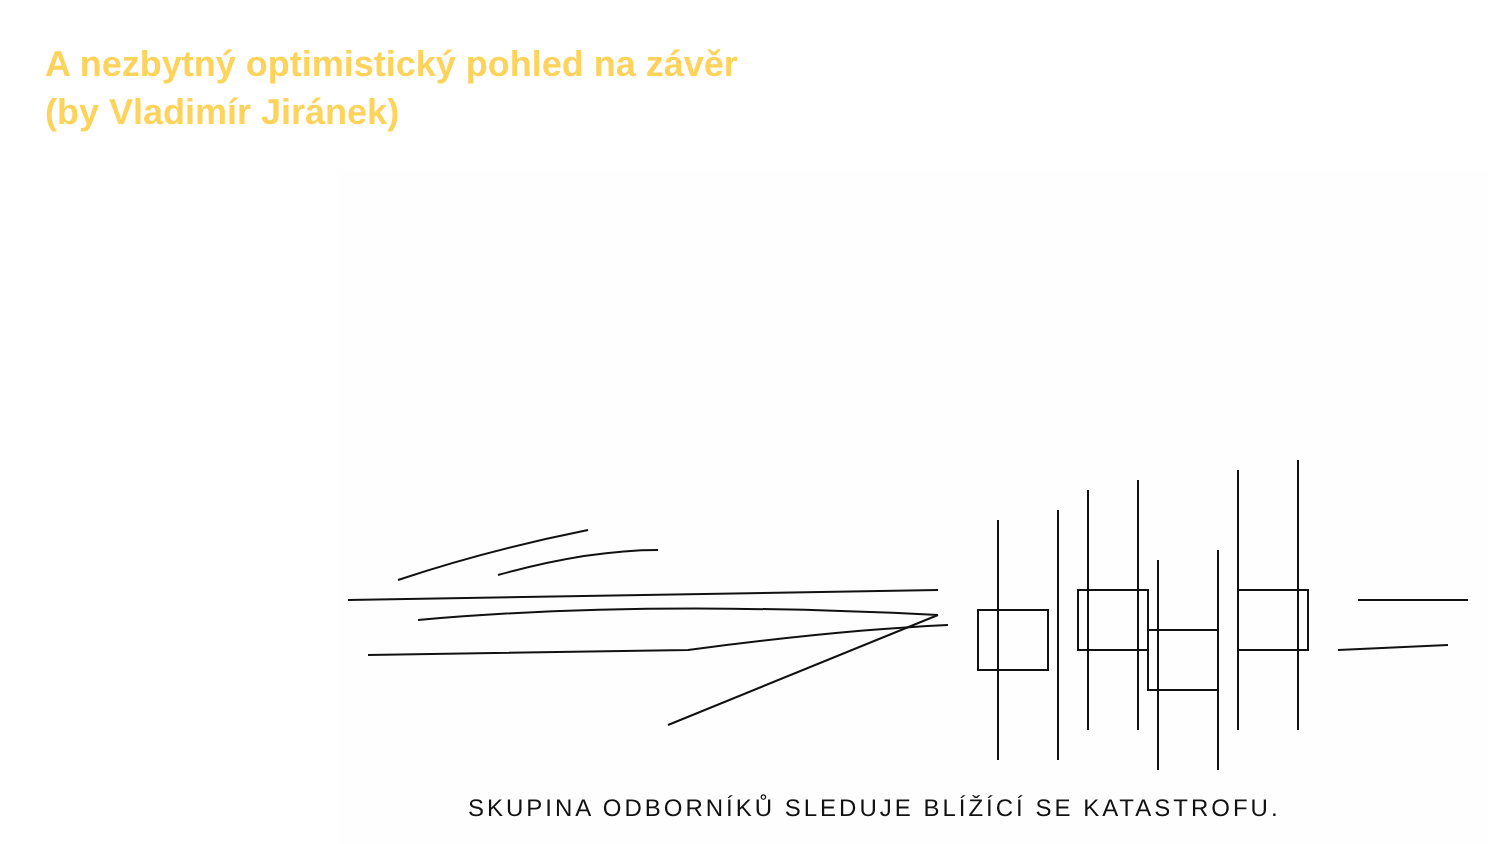A nezbytný optimistický pohled na závěr
(by Vladimír Jiránek)
SKUPINA ODBORNÍKŮ SLEDUJE BLÍŽÍCÍ SE KATASTROFU.